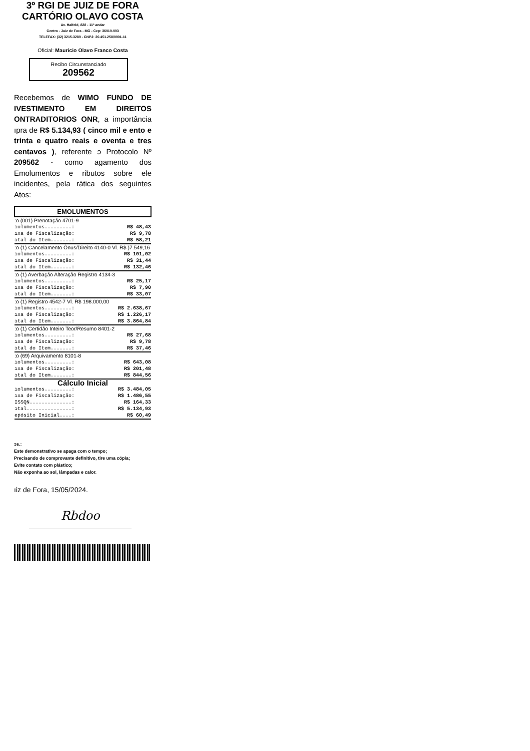3º RGI DE JUIZ DE FORA
CARTÓRIO OLAVO COSTA
Av. Halfeld, 828 - 11º andar
Centro - Juiz de Fora - MG - Cep: 36010-003
TELEFAX: (32) 3215-3280 - CNPJ: 20.451.258/0001-11
Oficial: Mauricio Olavo Franco Costa
Recibo Circunstanciado
209562
Recebemos de WIMO FUNDO DE IVESTIMENTO EM DIREITOS ONTRADITORIOS ONR, a importância ıpra de R$ 5.134,93 ( cinco mil e ento e trinta e quatro reais e oventa e tres centavos ), referente ɔ Protocolo Nº 209562 - como agamento dos Emolumentos e ributos sobre ele incidentes, pela rática dos seguintes Atos:
| EMOLUMENTOS | |
| --- | --- |
| :o (001) Prenotação 4701-9 | |
| ıolumentos.........: | R$ 48,43 |
| ıxa de Fiscalização: | R$ 9,78 |
| ɔtal do Item.......: | R$ 58,21 |
| :o (1) Cancelamento Ônus/Direito 4140-0 Vl. R$ )7.549,16 | |
| ıolumentos.........: | R$ 101,02 |
| ıxa de Fiscalização: | R$ 31,44 |
| ɔtal do Item.......: | R$ 132,46 |
| :o (1) Averbação Alteração Registro 4134-3 | |
| ıolumentos.........: | R$ 25,17 |
| ıxa de Fiscalização: | R$ 7,90 |
| ɔtal do Item.......: | R$ 33,07 |
| :o (1) Registro 4542-7 Vl. R$ 198.000,00 | |
| ıolumentos.........: | R$ 2.638,67 |
| ıxa de Fiscalização: | R$ 1.226,17 |
| ɔtal do Item.......: | R$ 3.864,84 |
| :o (1) Certidão Inteiro Teor/Resumo 8401-2 | |
| ıolumentos.........: | R$ 27,68 |
| ıxa de Fiscalização: | R$ 9,78 |
| ɔtal do Item.......: | R$ 37,46 |
| :o (69) Arquivamento 8101-8 | |
| ıolumentos.........: | R$ 643,08 |
| ıxa de Fiscalização: | R$ 201,48 |
| ɔtal do Item.......: | R$ 844,56 |
| Cálculo Inicial | |
| ıolumentos.........: | R$ 3.484,05 |
| ıxa de Fiscalização: | R$ 1.486,55 |
| ISSQN..............: | R$ 164,33 |
| ɔtal...............: | R$ 5.134,93 |
| epósito Inicial....: | R$ 60,49 |
ɔs.:
Este demonstrativo se apaga com o tempo;
Precisando de comprovante definitivo, tire uma cópia;
Evite contato com plástico;
Não exponha ao sol, lâmpadas e calor.
ıiz de Fora, 15/05/2024.
Rbdoo